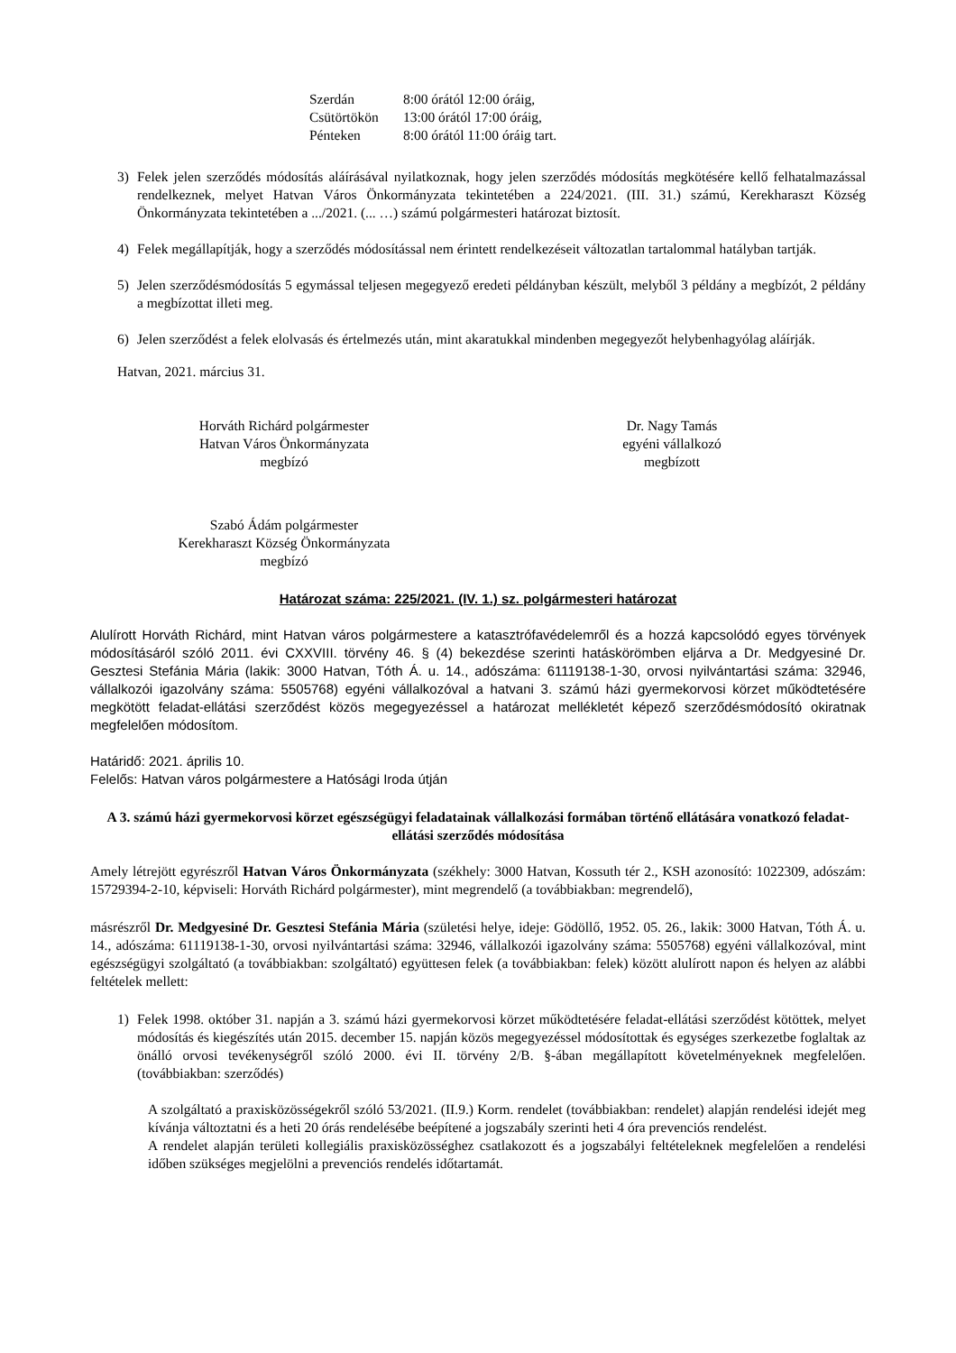Szerdán 8:00 órától 12:00 óráig,
Csütörtökön 13:00 órától 17:00 óráig,
Pénteken 8:00 órától 11:00 óráig tart.
3) Felek jelen szerződés módosítás aláírásával nyilatkoznak, hogy jelen szerződés módosítás megkötésére kellő felhatalmazással rendelkeznek, melyet Hatvan Város Önkormányzata tekintetében a 224/2021. (III. 31.) számú, Kerekharaszt Község Önkormányzata tekintetében a .../2021. (... …) számú polgármesteri határozat biztosít.
4) Felek megállapítják, hogy a szerződés módosítással nem érintett rendelkezéseit változatlan tartalommal hatályban tartják.
5) Jelen szerződésmódosítás 5 egymással teljesen megegyező eredeti példányban készült, melyből 3 példány a megbízót, 2 példány a megbízottat illeti meg.
6) Jelen szerződést a felek elolvasás és értelmezés után, mint akaratukkal mindenben megegyezőt helybenhagyólag aláírják.
Hatvan, 2021. március 31.
Horváth Richárd polgármester
Hatvan Város Önkormányzata
megbízó
Dr. Nagy Tamás
egyéni vállalkozó
megbízott
Szabó Ádám polgármester
Kerekharaszt Község Önkormányzata
megbízó
Határozat száma: 225/2021. (IV. 1.) sz. polgármesteri határozat
Alulírott Horváth Richárd, mint Hatvan város polgármestere a katasztrófavédelemről és a hozzá kapcsolódó egyes törvények módosításáról szóló 2011. évi CXXVIII. törvény 46. § (4) bekezdése szerinti hatáskörömben eljárva a Dr. Medgyesiné Dr. Gesztesi Stefánia Mária (lakik: 3000 Hatvan, Tóth Á. u. 14., adószáma: 61119138-1-30, orvosi nyilvántartási száma: 32946, vállalkozói igazolvány száma: 5505768) egyéni vállalkozóval a hatvani 3. számú házi gyermekorvosi körzet működtetésére megkötött feladat-ellátási szerződést közös megegyezéssel a határozat mellékletét képező szerződésmódosító okiratnak megfelelően módosítom.
Határidő: 2021. április 10.
Felelős: Hatvan város polgármestere a Hatósági Iroda útján
A 3. számú házi gyermekorvosi körzet egészségügyi feladatainak vállalkozási formában történő ellátására vonatkozó feladat-ellátási szerződés módosítása
Amely létrejött egyrészről Hatvan Város Önkormányzata (székhely: 3000 Hatvan, Kossuth tér 2., KSH azonosító: 1022309, adószám: 15729394-2-10, képviseli: Horváth Richárd polgármester), mint megrendelő (a továbbiakban: megrendelő),
másrészről Dr. Medgyesiné Dr. Gesztesi Stefánia Mária (születési helye, ideje: Gödöllő, 1952. 05. 26., lakik: 3000 Hatvan, Tóth Á. u. 14., adószáma: 61119138-1-30, orvosi nyilvántartási száma: 32946, vállalkozói igazolvány száma: 5505768) egyéni vállalkozóval, mint egészségügyi szolgáltató (a továbbiakban: szolgáltató) együttesen felek (a továbbiakban: felek) között alulírott napon és helyen az alábbi feltételek mellett:
1) Felek 1998. október 31. napján a 3. számú házi gyermekorvosi körzet működtetésére feladat-ellátási szerződést kötöttek, melyet módosítás és kiegészítés után 2015. december 15. napján közös megegyezéssel módosítottak és egységes szerkezetbe foglaltak az önálló orvosi tevékenységről szóló 2000. évi II. törvény 2/B. §-ában megállapított követelményeknek megfelelően. (továbbiakban: szerződés)
A szolgáltató a praxisközösségekről szóló 53/2021. (II.9.) Korm. rendelet (továbbiakban: rendelet) alapján rendelési idejét meg kívánja változtatni és a heti 20 órás rendelésébe beépítené a jogszabály szerinti heti 4 óra prevenciós rendelést.
A rendelet alapján területi kollegiális praxisközösséghez csatlakozott és a jogszabályi feltételeknek megfelelően a rendelési időben szükséges megjelölni a prevenciós rendelés időtartamát.